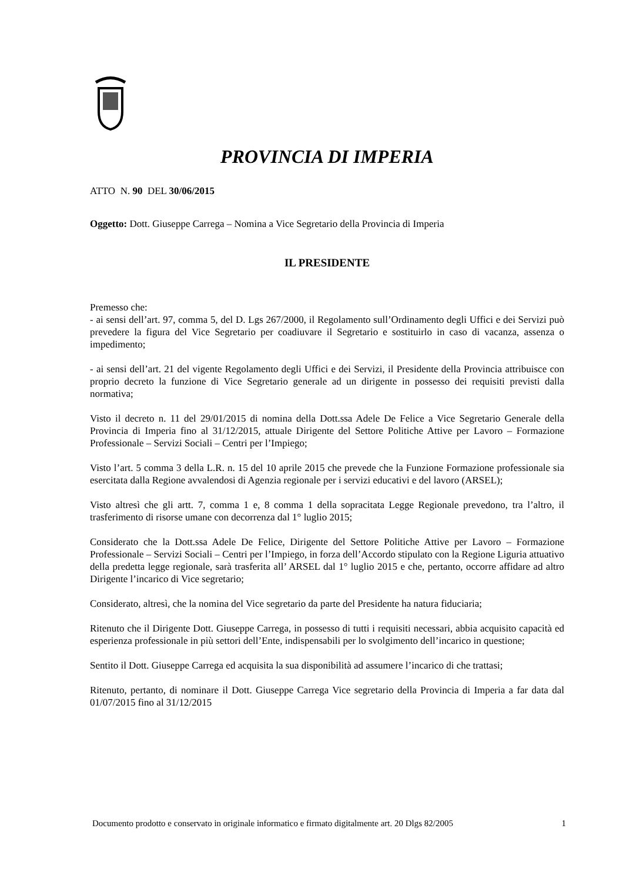PROVINCIA DI IMPERIA
ATTO N. 90 DEL 30/06/2015
Oggetto: Dott. Giuseppe Carrega – Nomina a Vice Segretario della Provincia di Imperia
IL PRESIDENTE
Premesso che:
- ai sensi dell’art. 97, comma 5, del D. Lgs 267/2000, il Regolamento sull’Ordinamento degli Uffici e dei Servizi può prevedere la figura del Vice Segretario per coadiuvare il Segretario e sostituirlo in caso di vacanza, assenza o impedimento;
- ai sensi dell’art. 21 del vigente Regolamento degli Uffici e dei Servizi, il Presidente della Provincia attribuisce con proprio decreto la funzione di Vice Segretario generale ad un dirigente in possesso dei requisiti previsti dalla normativa;
Visto il decreto n. 11 del 29/01/2015 di nomina della Dott.ssa Adele De Felice a Vice Segretario Generale della Provincia di Imperia fino al 31/12/2015, attuale Dirigente del Settore Politiche Attive per Lavoro – Formazione Professionale – Servizi Sociali – Centri per l’Impiego;
Visto l’art. 5 comma 3 della L.R. n. 15 del 10 aprile 2015 che prevede che la Funzione Formazione professionale sia esercitata dalla Regione avvalendosi di Agenzia regionale per i servizi educativi e del lavoro (ARSEL);
Visto altresì che gli artt. 7, comma 1 e, 8 comma 1 della sopracitata Legge Regionale prevedono, tra l’altro, il trasferimento di risorse umane con decorrenza dal 1° luglio 2015;
Considerato che la Dott.ssa Adele De Felice, Dirigente del Settore Politiche Attive per Lavoro – Formazione Professionale – Servizi Sociali – Centri per l’Impiego, in forza dell’Accordo stipulato con la Regione Liguria attuativo della predetta legge regionale, sarà trasferita all’ ARSEL dal 1° luglio 2015 e che, pertanto, occorre affidare ad altro Dirigente l’incarico di Vice segretario;
Considerato, altresì, che la nomina del Vice segretario da parte del Presidente ha natura fiduciaria;
Ritenuto che il Dirigente Dott. Giuseppe Carrega, in possesso di tutti i requisiti necessari, abbia acquisito capacità ed esperienza professionale in più settori dell’Ente, indispensabili per lo svolgimento dell’incarico in questione;
Sentito il Dott. Giuseppe Carrega ed acquisita la sua disponibilità ad assumere l’incarico di che trattasi;
Ritenuto, pertanto, di nominare il Dott. Giuseppe Carrega Vice segretario della Provincia di Imperia a far data dal 01/07/2015 fino al 31/12/2015
Documento prodotto e conservato in originale informatico e firmato digitalmente art. 20 Dlgs 82/2005 1